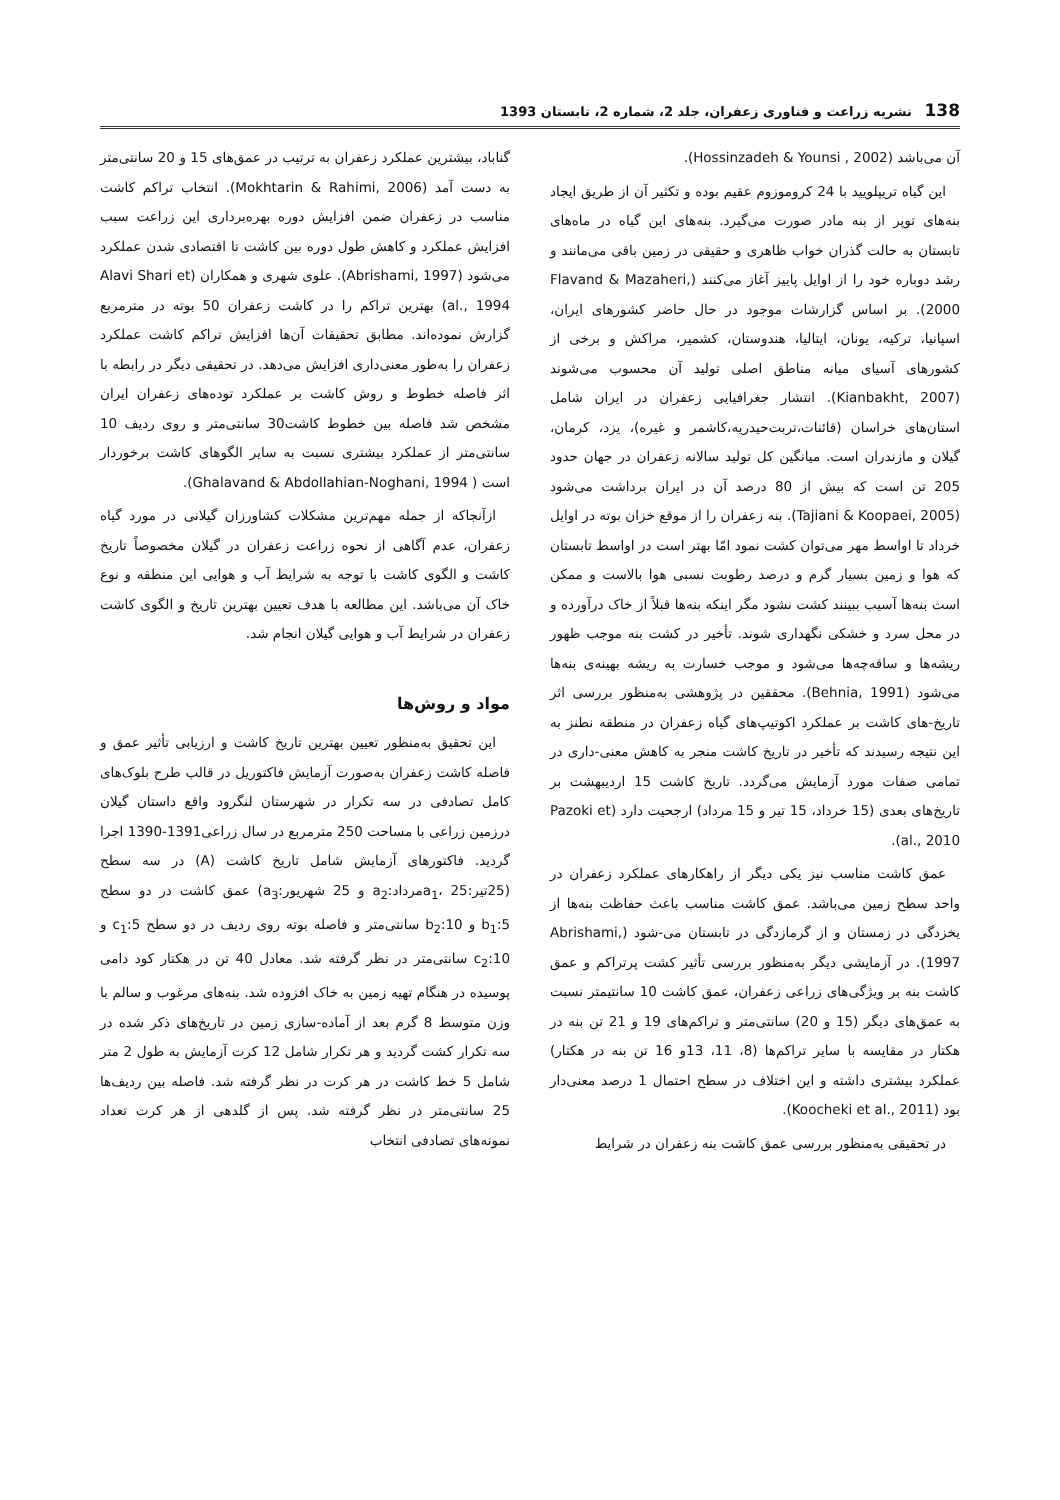138 نشریه زراعت و فناوری زعفران، جلد 2، شماره 2، تابستان 1393
آن می‌باشد (Hossinzadeh & Younsi , 2002).
این گیاه تریپلویید با 24 کروموزوم عقیم بوده و تکثیر آن از طریق ایجاد بنه‌های توپر از بنه مادر صورت می‌گیرد. بنه‌های این گیاه در ماه‌های تابستان به حالت گذران خواب ظاهری و حقیقی در زمین باقی می‌مانند و رشد دوباره خود را از اوایل پاییز آغاز می‌کنند (Flavand & Mazaheri, 2000). بر اساس گزارشات موجود در حال حاضر کشورهای ایران، اسپانیا، ترکیه، یونان، ایتالیا، هندوستان، کشمیر، مراکش و برخی از کشورهای آسیای میانه مناطق اصلی تولید آن محسوب می‌شوند (Kianbakht, 2007). انتشار جغرافیایی زعفران در ایران شامل استان‌های خراسان (قائنات،تربت‌حیدریه،کاشمر و غیره)، یزد، کرمان، گیلان و مازندران است. میانگین کل تولید سالانه زعفران در جهان حدود 205 تن است که بیش از 80 درصد آن در ایران برداشت می‌شود (Tajiani & Koopaei, 2005). بنه زعفران را از موقع خزان بوته در اوایل خرداد تا اواسط مهر می‌توان کشت نمود امّا بهتر است در اواسط تابستان که هوا و زمین بسیار گرم و درصد رطوبت نسبی هوا بالاست و ممکن است بنه‌ها آسیب ببینند کشت نشود مگر اینکه بنه‌ها قبلاً از خاک درآورده و در محل سرد و خشکی نگهداری شوند. تأخیر در کشت بنه موجب ظهور ریشه‌ها و ساقه‌چه‌ها می‌شود و موجب خسارت به ریشه بهینه‌ی بنه‌ها می‌شود (Behnia, 1991). محققین در پژوهشی به‌منظور بررسی اثر تاریخ-های کاشت بر عملکرد اکوتیپ‌های گیاه زعفران در منطقه نطنز به این نتیجه رسیدند که تأخیر در تاریخ کاشت منجر به کاهش معنی-داری در تمامی صفات مورد آزمایش می‌گردد. تاریخ کاشت 15 اردیبهشت بر تاریخ‌های بعدی (15 خرداد، 15 تیر و 15 مرداد) ارجحیت دارد (Pazoki et al., 2010).
عمق کاشت مناسب نیز یکی دیگر از راهکارهای عملکرد زعفران در واحد سطح زمین می‌باشد. عمق کاشت مناسب باعث حفاظت بنه‌ها از یخزدگی در زمستان و از گرمازدگی در تابستان می-شود (Abrishami, 1997). در آزمایشی دیگر به‌منظور بررسی تأثیر کشت پرتراکم و عمق کاشت بنه بر ویژگی‌های زراعی زعفران، عمق کاشت 10 سانتیمتر نسبت به عمق‌های دیگر (15 و 20) سانتی‌متر و تراکم‌های 19 و 21 تن بنه در هکتار در مقایسه با سایر تراکم‌ها (8، 11، 13و 16 تن بنه در هکتار) عملکرد بیشتری داشته و این اختلاف در سطح احتمال 1 درصد معنی‌دار بود (Koocheki et al., 2011).
در تحقیقی به‌منظور بررسی عمق کاشت بنه زعفران در شرایط
گناباد، بیشترین عملکرد زعفران به ترتیب در عمق‌های 15 و 20 سانتی‌متر به دست آمد (Mokhtarin & Rahimi, 2006). انتخاب تراکم کاشت مناسب در زعفران ضمن افزایش دوره بهره‌برداری این زراعت سبب افزایش عملکرد و کاهش طول دوره بین کاشت تا اقتصادی شدن عملکرد می‌شود (Abrishami, 1997). علوی شهری و همکاران (Alavi Shari et al., 1994) بهترین تراکم را در کاشت زعفران 50 بوته در مترمربع گزارش نموده‌اند. مطابق تحقیقات آن‌ها افزایش تراکم کاشت عملکرد زعفران را به‌طور معنی‌داری افزایش می‌دهد. در تحقیقی دیگر در رابطه با اثر فاصله خطوط و روش کاشت بر عملکرد توده‌های زعفران ایران مشخص شد فاصله بین خطوط کاشت30 سانتی‌متر و روی ردیف 10 سانتی‌متر از عملکرد بیشتری نسبت به سایر الگوهای کاشت برخوردار است ( Ghalavand & Abdollahian-Noghani, 1994).
ازآنجاکه از جمله مهم‌ترین مشکلات کشاورزان گیلانی در مورد گیاه زعفران، عدم آگاهی از نحوه زراعت زعفران در گیلان مخصوصاً تاریخ کاشت و الگوی کاشت با توجه به شرایط آب و هوایی این منطقه و نوع خاک آن می‌باشد. این مطالعه با هدف تعیین بهترین تاریخ و الگوی کاشت زعفران در شرایط آب و هوایی گیلان انجام شد.
مواد و روش‌ها
این تحقیق به‌منظور تعیین بهترین تاریخ کاشت و ارزیابی تأثیر عمق و فاصله کاشت زعفران به‌صورت آزمایش فاکتوریل در قالب طرح بلوک‌های کامل تصادفی در سه تکرار در شهرستان لنگرود واقع داستان گیلان درزمین زراعی با مساحت 250 مترمربع در سال زراعی1391-1390 اجرا گردید. فاکتورهای آزمایش شامل تاریخ کاشت (A) در سه سطح (25تیر:a<sub>1</sub>، 25مرداد:a<sub>2</sub> و 25 شهریور:a<sub>3</sub>) عمق کاشت در دو سطح b<sub>1</sub>:5 و b<sub>2</sub>:10 سانتی‌متر و فاصله بوته روی ردیف در دو سطح c<sub>1</sub>:5 و c<sub>2</sub>:10 سانتی‌متر در نظر گرفته شد. معادل 40 تن در هکتار کود دامی پوسیده در هنگام تهیه زمین به خاک افزوده شد. بنه‌های مرغوب و سالم با وزن متوسط 8 گرم بعد از آماده-سازی زمین در تاریخ‌های ذکر شده در سه تکرار کشت گردید و هر تکرار شامل 12 کرت آزمایش به طول 2 متر شامل 5 خط کاشت در هر کرت در نظر گرفته شد. فاصله بین ردیف‌ها 25 سانتی‌متر در نظر گرفته شد. پس از گلدهی از هر کرت تعداد نمونه‌های تصادفی انتخاب